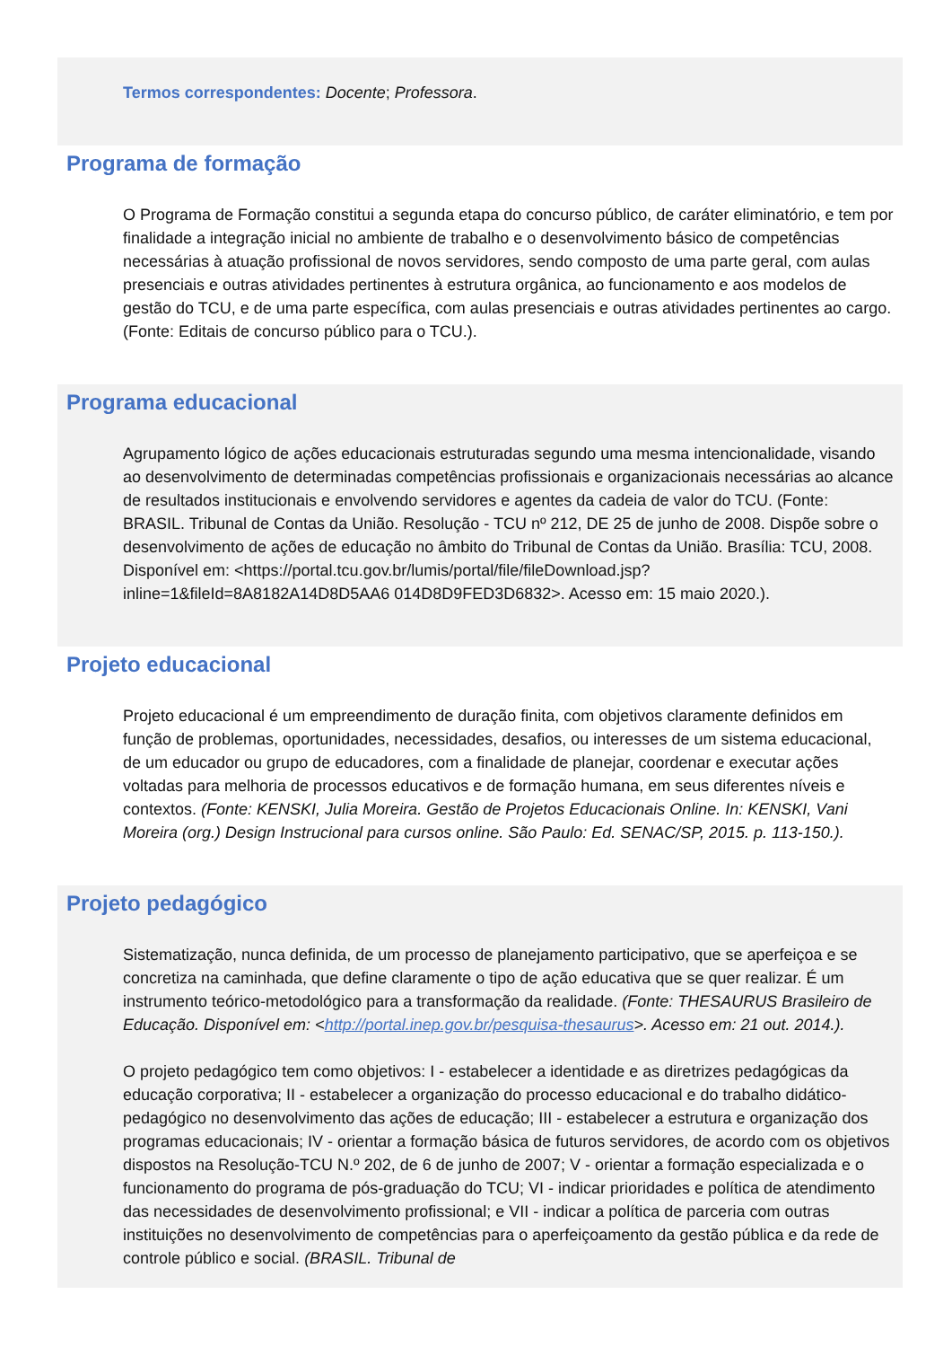Termos correspondentes: Docente; Professora.
Programa de formação
O Programa de Formação constitui a segunda etapa do concurso público, de caráter eliminatório, e tem por finalidade a integração inicial no ambiente de trabalho e o desenvolvimento básico de competências necessárias à atuação profissional de novos servidores, sendo composto de uma parte geral, com aulas presenciais e outras atividades pertinentes à estrutura orgânica, ao funcionamento e aos modelos de gestão do TCU, e de uma parte específica, com aulas presenciais e outras atividades pertinentes ao cargo. (Fonte: Editais de concurso público para o TCU.).
Programa educacional
Agrupamento lógico de ações educacionais estruturadas segundo uma mesma intencionalidade, visando ao desenvolvimento de determinadas competências profissionais e organizacionais necessárias ao alcance de resultados institucionais e envolvendo servidores e agentes da cadeia de valor do TCU. (Fonte: BRASIL. Tribunal de Contas da União. Resolução - TCU nº 212, DE 25 de junho de 2008. Dispõe sobre o desenvolvimento de ações de educação no âmbito do Tribunal de Contas da União. Brasília: TCU, 2008. Disponível em: <https://portal.tcu.gov.br/lumis/portal/file/fileDownload.jsp?inline=1&fileId=8A8182A14D8D5AA6 014D8D9FED3D6832>. Acesso em: 15 maio 2020.).
Projeto educacional
Projeto educacional é um empreendimento de duração finita, com objetivos claramente definidos em função de problemas, oportunidades, necessidades, desafios, ou interesses de um sistema educacional, de um educador ou grupo de educadores, com a finalidade de planejar, coordenar e executar ações voltadas para melhoria de processos educativos e de formação humana, em seus diferentes níveis e contextos. (Fonte: KENSKI, Julia Moreira. Gestão de Projetos Educacionais Online. In: KENSKI, Vani Moreira (org.) Design Instrucional para cursos online. São Paulo: Ed. SENAC/SP, 2015. p. 113-150.).
Projeto pedagógico
Sistematização, nunca definida, de um processo de planejamento participativo, que se aperfeiçoa e se concretiza na caminhada, que define claramente o tipo de ação educativa que se quer realizar. É um instrumento teórico-metodológico para a transformação da realidade. (Fonte: THESAURUS Brasileiro de Educação. Disponível em: <http://portal.inep.gov.br/pesquisa-thesaurus>. Acesso em: 21 out. 2014.).
O projeto pedagógico tem como objetivos: I - estabelecer a identidade e as diretrizes pedagógicas da educação corporativa; II - estabelecer a organização do processo educacional e do trabalho didático-pedagógico no desenvolvimento das ações de educação; III - estabelecer a estrutura e organização dos programas educacionais; IV - orientar a formação básica de futuros servidores, de acordo com os objetivos dispostos na Resolução-TCU N.º 202, de 6 de junho de 2007; V - orientar a formação especializada e o funcionamento do programa de pós-graduação do TCU; VI - indicar prioridades e política de atendimento das necessidades de desenvolvimento profissional; e VII - indicar a política de parceria com outras instituições no desenvolvimento de competências para o aperfeiçoamento da gestão pública e da rede de controle público e social. (BRASIL. Tribunal de